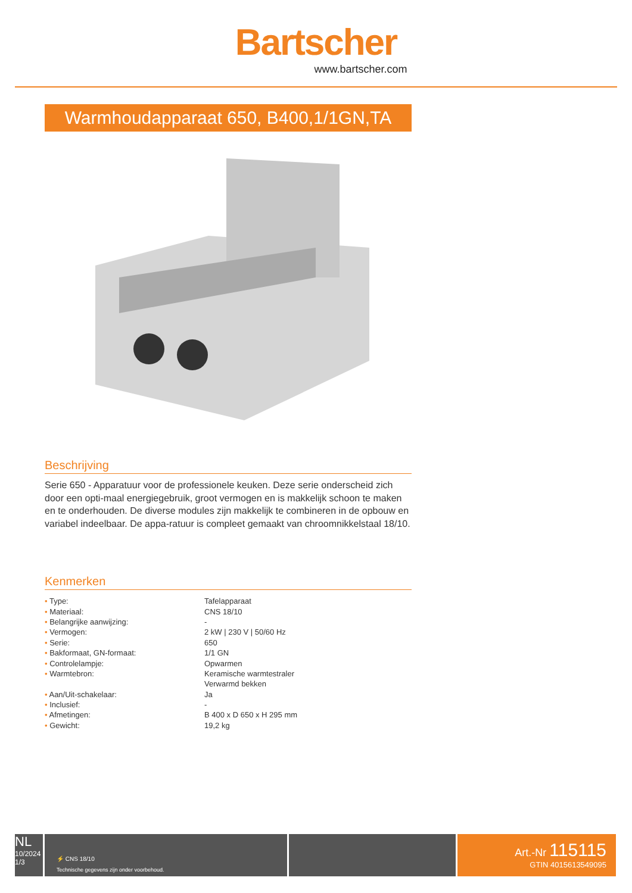Bartscher
www.bartscher.com
Warmhoudapparaat 650, B400,1/1GN,TA
Beschrijving
Serie 650 - Apparatuur voor de professionele keuken. Deze serie onderscheid zich door een opti-maal energiegebruik, groot vermogen en is makkelijk schoon te maken en te onderhouden. De diverse modules zijn makkelijk te combineren in de opbouw en variabel indeelbaar. De appa-ratuur is compleet gemaakt van chroomnikkelstaal 18/10.
Kenmerken
| • Type: | Tafelapparaat |
| • Materiaal: | CNS 18/10 |
| • Belangrijke aanwijzing: | - |
| • Vermogen: | 2 kW / 230 V / 50/60 Hz |
| • Serie: | 650 |
| • Bakformaat, GN-formaat: | 1/1 GN |
| • Controlelampje: | Opwarmen |
| • Warmtebron: | Keramische warmtestraler |
| | Verwarmd bekken |
| • Aan/Uit-schakelaar: | Ja |
| • Inclusief: | - |
| • Afmetingen: | B 400 x D 650 x H 295 mm |
| • Gewicht: | 19,2 kg |
NL
10/2024
1/3
⚡ CNS 18/10
Technische gegevens zijn onder voorbehoud.
Art.-Nr 115115
GTIN 4015613549095